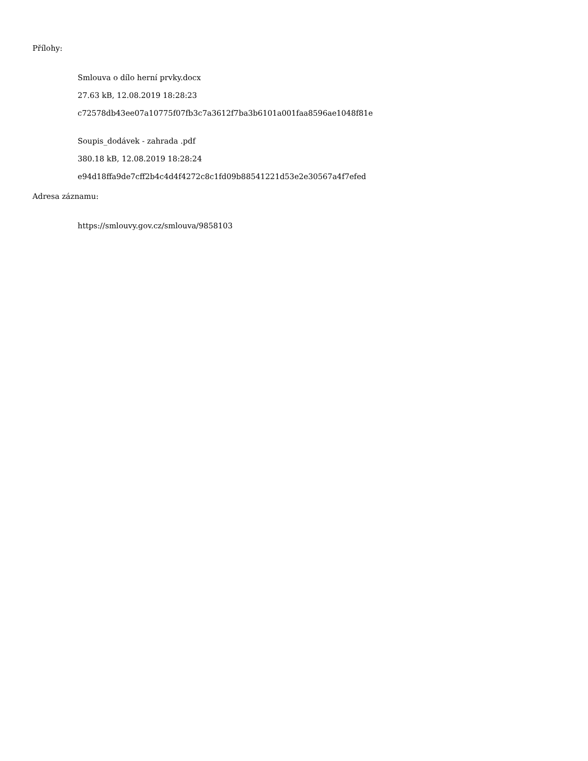Přílohy:
Smlouva o dílo herní prvky.docx
27.63 kB, 12.08.2019 18:28:23
c72578db43ee07a10775f07fb3c7a3612f7ba3b6101a001faa8596ae1048f81e
Soupis_dodávek - zahrada .pdf
380.18 kB, 12.08.2019 18:28:24
e94d18ffa9de7cff2b4c4d4f4272c8c1fd09b88541221d53e2e30567a4f7efed
Adresa záznamu:
https://smlouvy.gov.cz/smlouva/9858103